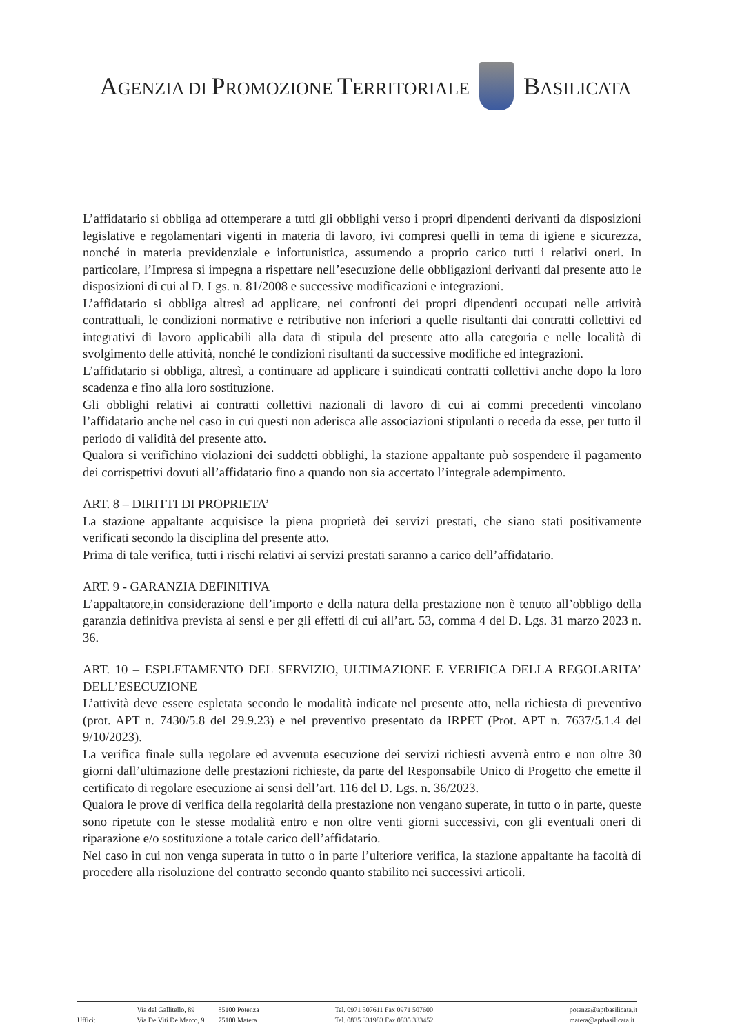AGENZIA DI PROMOZIONE TERRITORIALE
BASILICATA
L’affidatario si obbliga ad ottemperare a tutti gli obblighi verso i propri dipendenti derivanti da disposizioni legislative e regolamentari vigenti in materia di lavoro, ivi compresi quelli in tema di igiene e sicurezza, nonché in materia previdenziale e infortunistica, assumendo a proprio carico tutti i relativi oneri. In particolare, l’Impresa si impegna a rispettare nell’esecuzione delle obbligazioni derivanti dal presente atto le disposizioni di cui al D. Lgs. n. 81/2008 e successive modificazioni e integrazioni.
L’affidatario si obbliga altresì ad applicare, nei confronti dei propri dipendenti occupati nelle attività contrattuali, le condizioni normative e retributive non inferiori a quelle risultanti dai contratti collettivi ed integrativi di lavoro applicabili alla data di stipula del presente atto alla categoria e nelle località di svolgimento delle attività, nonché le condizioni risultanti da successive modifiche ed integrazioni.
L’affidatario si obbliga, altresì, a continuare ad applicare i suindicati contratti collettivi anche dopo la loro scadenza e fino alla loro sostituzione.
Gli obblighi relativi ai contratti collettivi nazionali di lavoro di cui ai commi precedenti vincolano l’affidatario anche nel caso in cui questi non aderisca alle associazioni stipulanti o receda da esse, per tutto il periodo di validità del presente atto.
Qualora si verifichino violazioni dei suddetti obblighi, la stazione appaltante può sospendere il pagamento dei corrispettivi dovuti all’affidatario fino a quando non sia accertato l’integrale adempimento.
ART. 8 – DIRITTI DI PROPRIETA’
La stazione appaltante acquisisce la piena proprietà dei servizi prestati, che siano stati positivamente verificati secondo la disciplina del presente atto.
Prima di tale verifica, tutti i rischi relativi ai servizi prestati saranno a carico dell’affidatario.
ART. 9 - GARANZIA DEFINITIVA
L’appaltatore,in considerazione dell’importo e della natura della prestazione non è tenuto all’obbligo della garanzia definitiva prevista ai sensi e per gli effetti di cui all’art. 53, comma 4 del D. Lgs. 31 marzo 2023 n. 36.
ART. 10 – ESPLETAMENTO DEL SERVIZIO, ULTIMAZIONE E VERIFICA DELLA REGOLARITA’ DELL’ESECUZIONE
L’attività deve essere espletata secondo le modalità indicate nel presente atto, nella richiesta di preventivo (prot. APT n. 7430/5.8 del 29.9.23) e nel preventivo presentato da IRPET (Prot. APT n. 7637/5.1.4 del 9/10/2023).
La verifica finale sulla regolare ed avvenuta esecuzione dei servizi richiesti avverrà entro e non oltre 30 giorni dall’ultimazione delle prestazioni richieste, da parte del Responsabile Unico di Progetto che emette il certificato di regolare esecuzione ai sensi dell’art. 116 del D. Lgs. n. 36/2023.
Qualora le prove di verifica della regolarità della prestazione non vengano superate, in tutto o in parte, queste sono ripetute con le stesse modalità entro e non oltre venti giorni successivi, con gli eventuali oneri di riparazione e/o sostituzione a totale carico dell’affidatario.
Nel caso in cui non venga superata in tutto o in parte l’ulteriore verifica, la stazione appaltante ha facoltà di procedere alla risoluzione del contratto secondo quanto stabilito nei successivi articoli.
Uffici: Via del Gallitello, 89
Via De Viti De Marco, 9
85100 Potenza
75100 Matera
Tel. 0971 507611 Fax 0971 507600
Tel. 0835 331983 Fax 0835 333452
potenza@aptbasilicata.it
matera@aptbasilicata.it